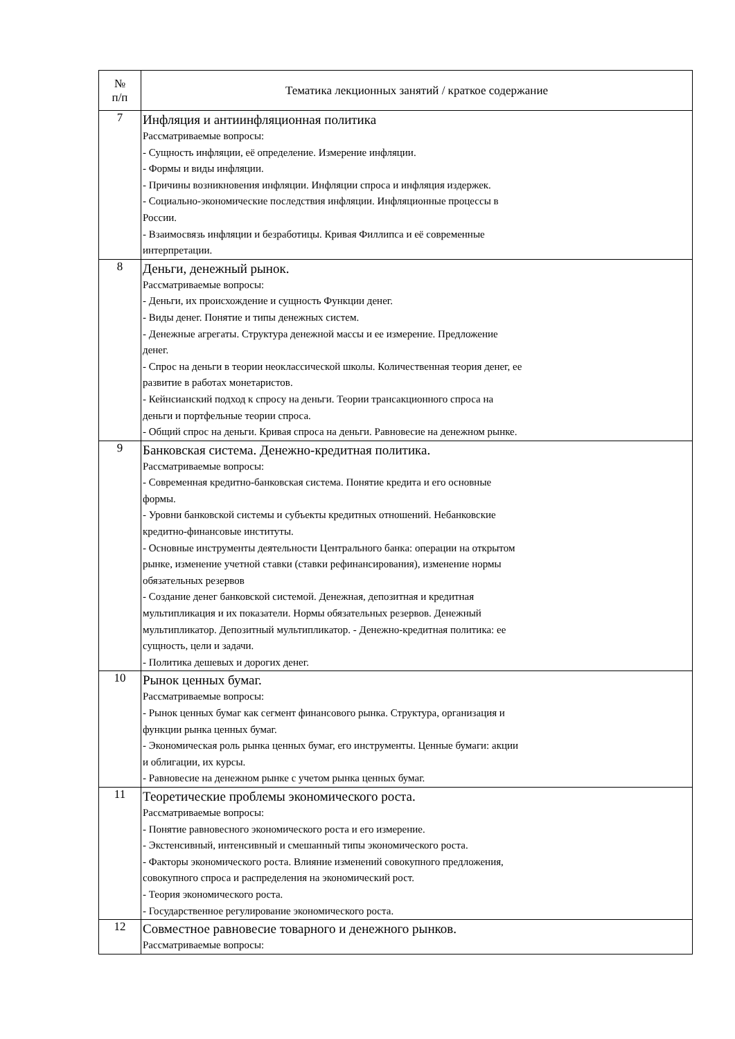| № п/п | Тематика лекционных занятий / краткое содержание |
| --- | --- |
| 7 | Инфляция и антиинфляционная политика Рассматриваемые вопросы: - Сущность инфляции, её определение. Измерение инфляции. - Формы и виды инфляции. - Причины возникновения инфляции. Инфляции спроса и инфляция издержек. - Социально-экономические последствия инфляции. Инфляционные процессы в России. - Взаимосвязь инфляции и безработицы. Кривая Филлипса и её современные интерпретации. |
| 8 | Деньги, денежный рынок. Рассматриваемые вопросы: - Деньги, их происхождение и сущность Функции денег. - Виды денег. Понятие и типы денежных систем. - Денежные агрегаты. Структура денежной массы и ее измерение. Предложение денег. - Спрос на деньги в теории неоклассической школы. Количественная теория денег, ее развитие в работах монетаристов. - Кейнсианский подход к спросу на деньги. Теории трансакционного спроса на деньги и портфельные теории спроса. - Общий спрос на деньги. Кривая спроса на деньги. Равновесие на денежном рынке. |
| 9 | Банковская система. Денежно-кредитная политика. Рассматриваемые вопросы: - Современная кредитно-банковская система. Понятие кредита и его основные формы. - Уровни банковской системы и субъекты кредитных отношений. Небанковские кредитно-финансовые институты. - Основные инструменты деятельности Центрального банка: операции на открытом рынке, изменение учетной ставки (ставки рефинансирования), изменение нормы обязательных резервов - Создание денег банковской системой. Денежная, депозитная и кредитная мультипликация и их показатели. Нормы обязательных резервов. Денежный мультипликатор. Депозитный мультипликатор. - Денежно-кредитная политика: ее сущность, цели и задачи. - Политика дешевых и дорогих денег. |
| 10 | Рынок ценных бумаг. Рассматриваемые вопросы: - Рынок ценных бумаг как сегмент финансового рынка. Структура, организация и функции рынка ценных бумаг. - Экономическая роль рынка ценных бумаг, его инструменты. Ценные бумаги: акции и облигации, их курсы. - Равновесие на денежном рынке с учетом рынка ценных бумаг. |
| 11 | Теоретические проблемы экономического роста. Рассматриваемые вопросы: - Понятие равновесного экономического роста и его измерение. - Экстенсивный, интенсивный и смешанный типы экономического роста. - Факторы экономического роста. Влияние изменений совокупного предложения, совокупного спроса и распределения на экономический рост. - Теория экономического роста. - Государственное регулирование экономического роста. |
| 12 | Совместное равновесие товарного и денежного рынков. Рассматриваемые вопросы: |